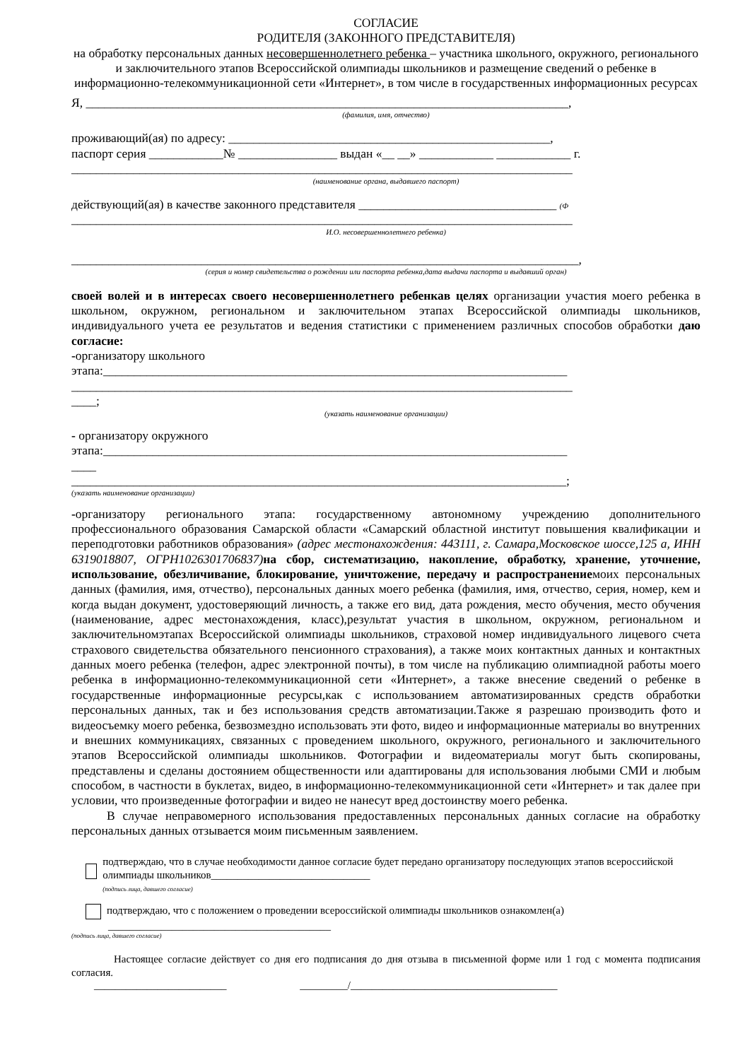СОГЛАСИЕ
РОДИТЕЛЯ (ЗАКОННОГО ПРЕДСТАВИТЕЛЯ)
на обработку персональных данных несовершеннолетнего ребенка – участника школьного, окружного, регионального и заключительного этапов Всероссийской олимпиады школьников и размещение сведений о ребенке в информационно-телекоммуникационной сети «Интернет», в том числе в государственных информационных ресурсах
Я, ______________________________________________________________________________,
(фамилия, имя, отчество)
проживающий(ая) по адресу: ____________________________________________________,
паспорт серия ____________№ ________________ выдан «__ __» ____________ ____________ г.
_________________________________________________________________________________
(наименование органа, выдавшего паспорт)
действующий(ая) в качестве законного представителя ________________________________ (Ф
_________________________________________________________________________________
И.О. несовершеннолетнего ребенка)
__________________________________________________________________________________,
(серия и номер свидетельства о рождении или паспорта ребенка,дата выдачи паспорта и выдавший орган)
своей волей и в интересах своего несовершеннолетнего ребенкав целях организации участия моего ребенка в школьном, окружном, региональном и заключительном этапах Всероссийской олимпиады школьников, индивидуального учета ее результатов и ведения статистики с применением различных способов обработки даю согласие:
-организатору школьного
этапа:___________________________________________________________________________
_________________________________________________________________________________
____;
(указать наименование организации)
- организатору окружного
этапа:___________________________________________________________________________
____
________________________________________________________________________________;
(указать наименование организации)
-организатору регионального этапа: государственному автономному учреждению дополнительного профессионального образования Самарской области «Самарский областной институт повышения квалификации и переподготовки работников образования» (адрес местонахождения: 443111, г. Самара,Московское шоссе,125 а, ИНН 6319018807, ОГРН1026301706837) на сбор, систематизацию, накопление, обработку, хранение, уточнение, использование, обезличивание, блокирование, уничтожение, передачу и распространениемоих персональных данных (фамилия, имя, отчество), персональных данных моего ребенка (фамилия, имя, отчество, серия, номер, кем и когда выдан документ, удостоверяющий личность, а также его вид, дата рождения, место обучения, место обучения (наименование, адрес местонахождения, класс),результат участия в школьном, окружном, региональном и заключительномэтапах Всероссийской олимпиады школьников, страховой номер индивидуального лицевого счета страхового свидетельства обязательного пенсионного страхования), а также моих контактных данных и контактных данных моего ребенка (телефон, адрес электронной почты), в том числе на публикацию олимпиадной работы моего ребенка в информационно-телекоммуникационной сети «Интернет», а также внесение сведений о ребенке в государственные информационные ресурсы,как с использованием автоматизированных средств обработки персональных данных, так и без использования средств автоматизации.Также я разрешаю производить фото и видеосъемку моего ребенка, безвозмездно использовать эти фото, видео и информационные материалы во внутренних и внешних коммуникациях, связанных с проведением школьного, окружного, регионального и заключительного этапов Всероссийской олимпиады школьников. Фотографии и видеоматериалы могут быть скопированы, представлены и сделаны достоянием общественности или адаптированы для использования любыми СМИ и любым способом, в частности в буклетах, видео, в информационно-телекоммуникационной сети «Интернет» и так далее при условии, что произведенные фотографии и видео не нанесут вред достоинству моего ребенка.
В случае неправомерного использования предоставленных персональных данных согласие на обработку персональных данных отзывается моим письменным заявлением.
подтверждаю, что в случае необходимости данное согласие будет передано организатору последующих этапов всероссийской олимпиады школьников______________________________
(подпись лица, давшего согласие)
подтверждаю, что с положением о проведении всероссийской олимпиады школьников ознакомлен(а)
__________________________________________
(подпись лица, давшего согласие)
Настоящее согласие действует со дня его подписания до дня отзыва в письменной форме или 1 год с момента подписания согласия.
_________________________ _________/_______________________________________